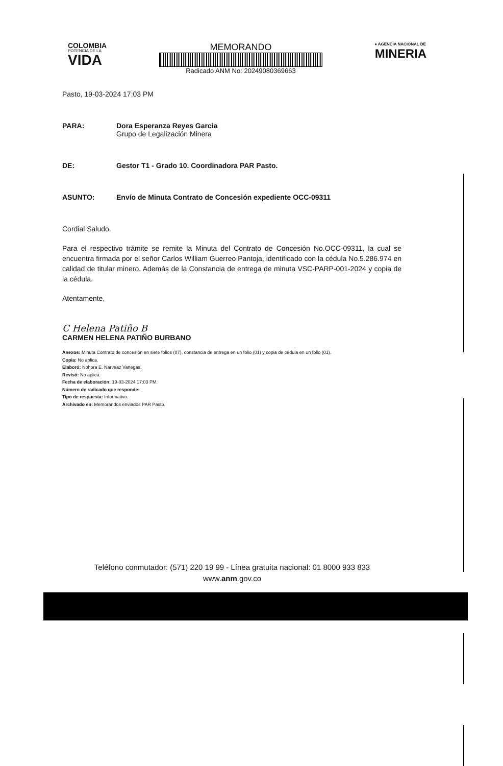COLOMBIA
POTENCIA DE LA
VIDA
MEMORANDO
Radicado ANM No: 20249080369663
♦ AGENCIA NACIONAL DE
MINERIA
Pasto, 19-03-2024 17:03 PM
PARA: Dora Esperanza Reyes Garcia
Grupo de Legalización Minera
DE: Gestor T1 - Grado 10. Coordinadora PAR Pasto.
ASUNTO: Envío de Minuta Contrato de Concesión expediente OCC-09311
Cordial Saludo.
Para el respectivo trámite se remite la Minuta del Contrato de Concesión No.OCC-09311, la cual se encuentra firmada por el señor Carlos William Guerreo Pantoja, identificado con la cédula No.5.286.974 en calidad de titular minero. Además de la Constancia de entrega de minuta VSC-PARP-001-2024 y copia de la cédula.
Atentamente,
C Helena Patiño B
CARMEN HELENA PATIÑO BURBANO
Anexos: Minuta Contrato de concesión en siete folios (07), constancia de entrega en un folio (01) y copia de cédula en un folio (01).
Copia: No aplica.
Elaboró: Nohora E. Narveaz Vanegas.
Revisó: No aplica.
Fecha de elaboración: 19-03-2024 17:03 PM.
Número de radicado que responde:
Tipo de respuesta: Informativo.
Archivado en: Memorandos enviados PAR Pasto.
Teléfono conmutador: (571) 220 19 99 - Línea gratuita nacional: 01 8000 933 833
www.anm.gov.co